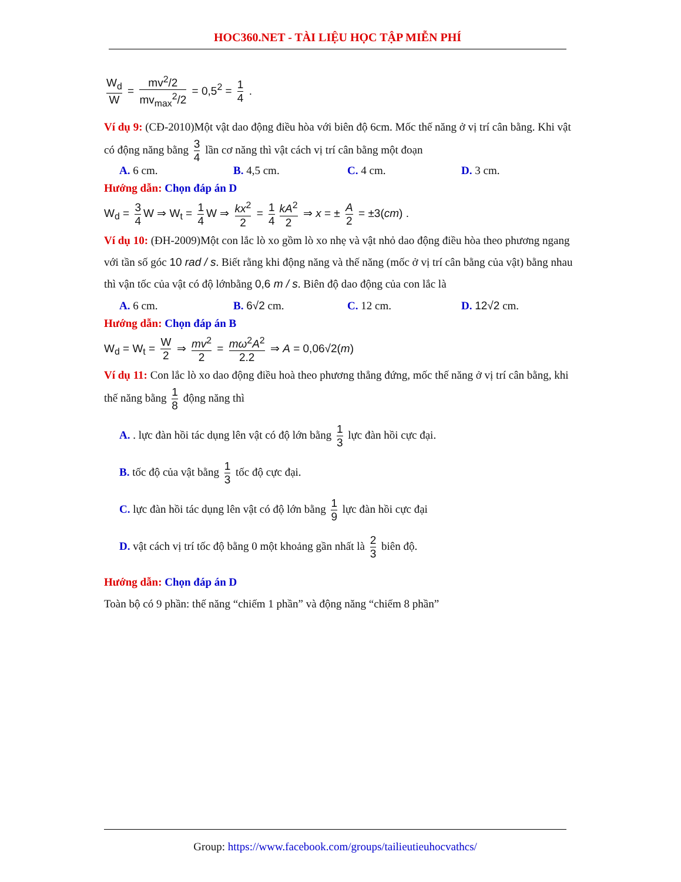HOC360.NET - TÀI LIỆU HỌC TẬP MIỄN PHÍ
W<sub>d</sub> W = mv<sup>2</sup>/2 mv<sub>max</sub><sup>2</sup>/2 = 0,5<sup>2</sup> = 1 4 .
Ví dụ 9: (CĐ-2010)Một vật dao động điều hòa với biên độ 6cm. Mốc thế năng ở vị trí cân bằng. Khi vật có động năng bằng 3 4 lần cơ năng thì vật cách vị trí cân bằng một đoạn
A. 6 cm. B. 4,5 cm. C. 4 cm. D. 3 cm.
Hướng dẫn: Chọn đáp án D
W<sub>d</sub> = 3 4 W ⇒ W<sub>t</sub> = 1 4 W ⇒ kx<sup>2</sup> 2 = 1 4 kA<sup>2</sup> 2 ⇒ x = ± A 2 = ±3(cm) .
Ví dụ 10: (ĐH-2009)Một con lắc lò xo gồm lò xo nhẹ và vật nhỏ dao động điều hòa theo phương ngang với tần số góc 10 rad / s. Biết rằng khi động năng và thế năng (mốc ở vị trí cân bằng của vật) bằng nhau thì vận tốc của vật có độ lớnbằng 0,6 m / s. Biên độ dao động của con lắc là
A. 6 cm. B. 6√2 cm. C. 12 cm. D. 12√2 cm.
Hướng dẫn: Chọn đáp án B
W<sub>d</sub> = W<sub>t</sub> = W 2 ⇒ mv<sup>2</sup> 2 = mω<sup>2</sup>A<sup>2</sup> 2.2 ⇒ A = 0,06√2(m)
Ví dụ 11: Con lắc lò xo dao động điều hoà theo phương thẳng đứng, mốc thế năng ở vị trí cân bằng, khi thế năng bằng 1 8 động năng thì
A. . lực đàn hồi tác dụng lên vật có độ lớn bằng 1 3 lực đàn hồi cực đại.
B. tốc độ của vật bằng 1 3 tốc độ cực đại.
C. lực đàn hồi tác dụng lên vật có độ lớn bằng 1 9 lực đàn hồi cực đại
D. vật cách vị trí tốc độ bằng 0 một khoảng gần nhất là 2 3 biên độ.
Hướng dẫn: Chọn đáp án D
Toàn bộ có 9 phần: thế năng “chiếm 1 phần” và động năng “chiếm 8 phần”
Group: https://www.facebook.com/groups/tailieutieuhocvathcs/